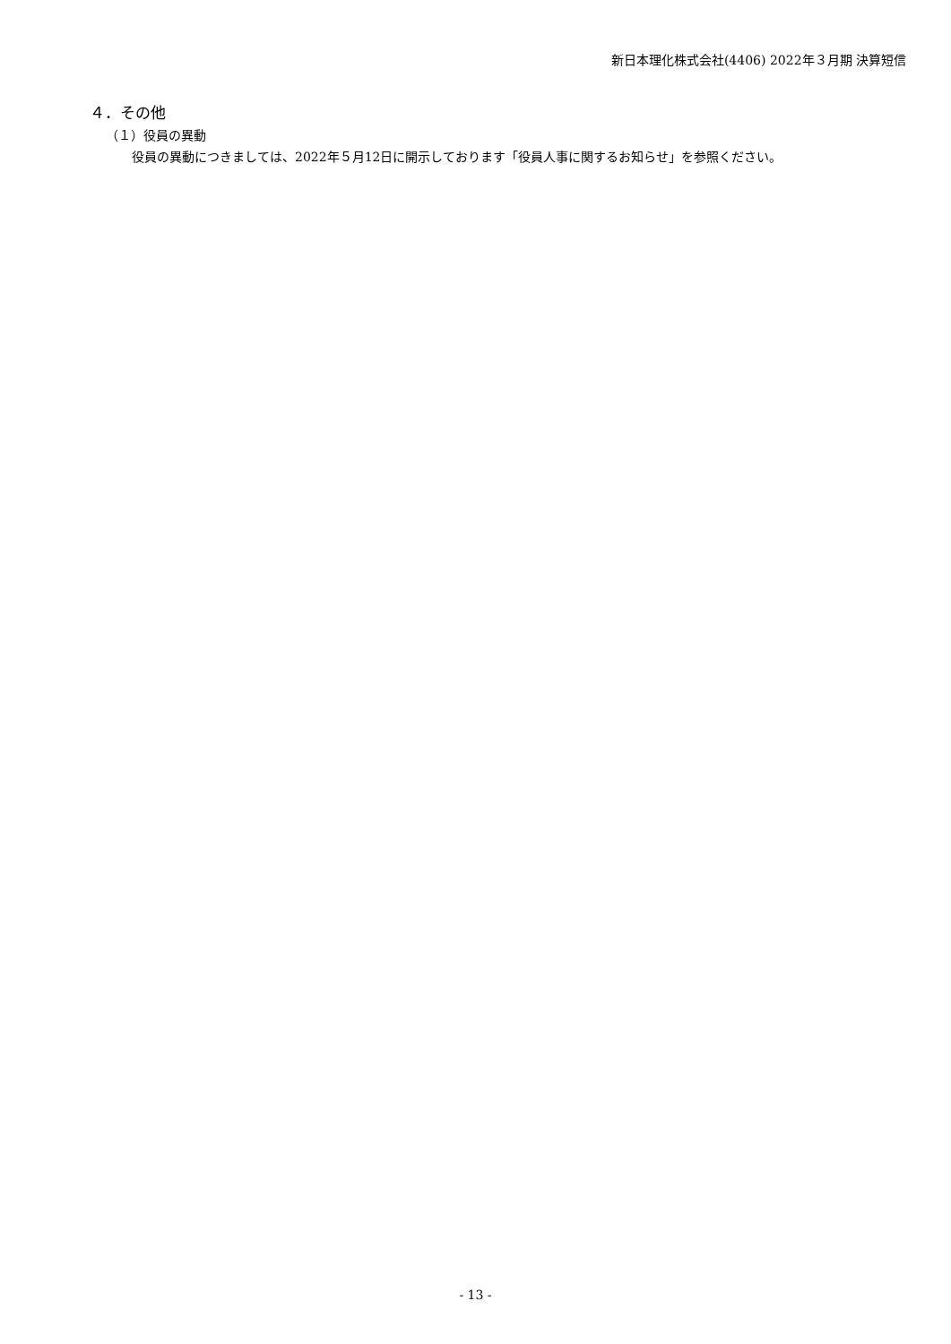新日本理化株式会社(4406) 2022年３月期 決算短信
４．その他
（１）役員の異動
役員の異動につきましては、2022年５月12日に開示しております「役員人事に関するお知らせ」を参照ください。
- 13 -